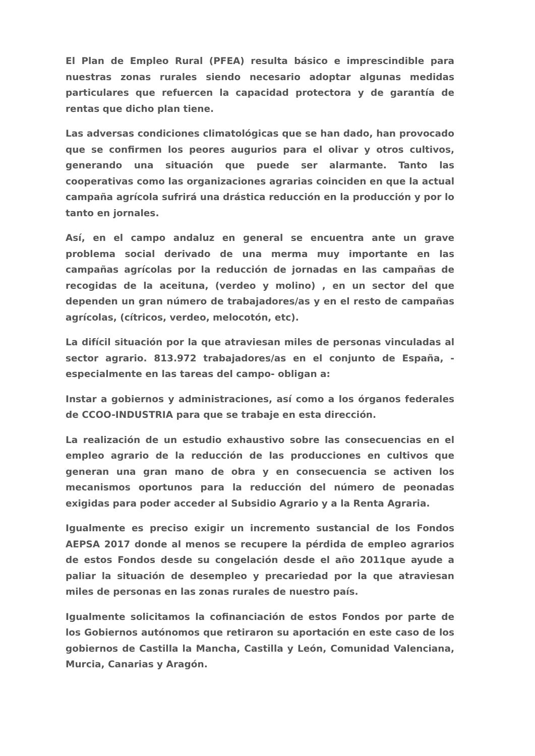El Plan de Empleo Rural (PFEA) resulta básico e imprescindible para nuestras zonas rurales siendo necesario adoptar algunas medidas particulares que refuercen la capacidad protectora y de garantía de rentas que dicho plan tiene.
Las adversas condiciones climatológicas que se han dado, han provocado que se confirmen los peores augurios para el olivar y otros cultivos, generando una situación que puede ser alarmante. Tanto las cooperativas como las organizaciones agrarias coinciden en que la actual campaña agrícola sufrirá una drástica reducción en la producción y por lo tanto en jornales.
Así, en el campo andaluz en general se encuentra ante un grave problema social derivado de una merma muy importante en las campañas agrícolas por la reducción de jornadas en las campañas de recogidas de la aceituna, (verdeo y molino) , en un sector del que dependen un gran número de trabajadores/as y en el resto de campañas agrícolas, (cítricos, verdeo, melocotón, etc).
La difícil situación por la que atraviesan miles de personas vinculadas al sector agrario. 813.972 trabajadores/as en el conjunto de España, -especialmente en las tareas del campo- obligan a:
Instar a gobiernos y administraciones, así como a los órganos federales de CCOO-INDUSTRIA para que se trabaje en esta dirección.
La realización de un estudio exhaustivo sobre las consecuencias en el empleo agrario de la reducción de las producciones en cultivos que generan una gran mano de obra y en consecuencia se activen los mecanismos oportunos para la reducción del número de peonadas exigidas para poder acceder al Subsidio Agrario y a la Renta Agraria.
Igualmente es preciso exigir un incremento sustancial de los Fondos AEPSA 2017 donde al menos se recupere la pérdida de empleo agrarios de estos Fondos desde su congelación desde el año 2011que ayude a paliar la situación de desempleo y precariedad por la que atraviesan miles de personas en las zonas rurales de nuestro país.
Igualmente solicitamos la cofinanciación de estos Fondos por parte de los Gobiernos autónomos que retiraron su aportación en este caso de los gobiernos de Castilla la Mancha, Castilla y León, Comunidad Valenciana, Murcia, Canarias y Aragón.